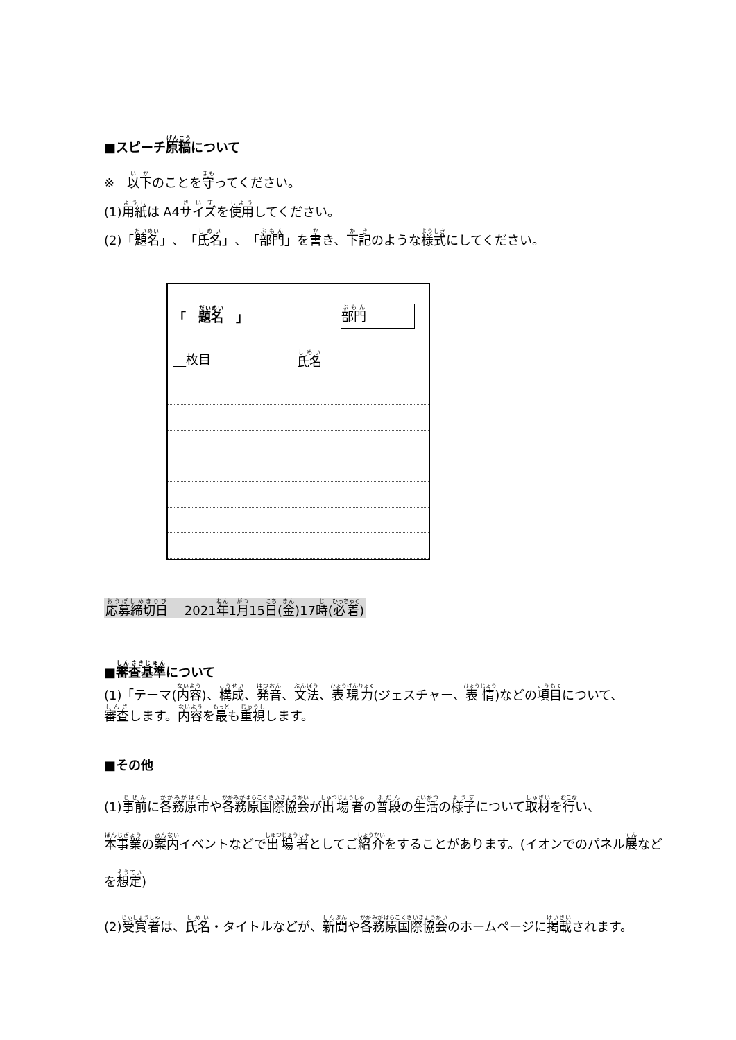■スピーチ原稿について
※　以下のことを守ってください。
(1)用紙は A4サイズを使用してください。
(2)「題名」、「氏名」、「部門」を書き、下記のような様式にしてください。
「　題名　」
部門
__枚目 氏名
応募締切日　 2021年1月15日(金)17時(必着)
■審査基準について
(1)「テーマ(内容)、構成、発音、文法、表現力(ジェスチャー、表情)などの項目について、
審査します。内容を最も重視します。
■その他
(1)事前に各務原市や各務原国際協会が出場者の普段の生活の様子について取材を行い、
本事業の案内イベントなどで出場者としてご紹介をすることがあります。(イオンでのパネル展など
を想定)
(2)受賞者は、氏名・タイトルなどが、新聞や各務原国際協会のホームページに掲載されます。